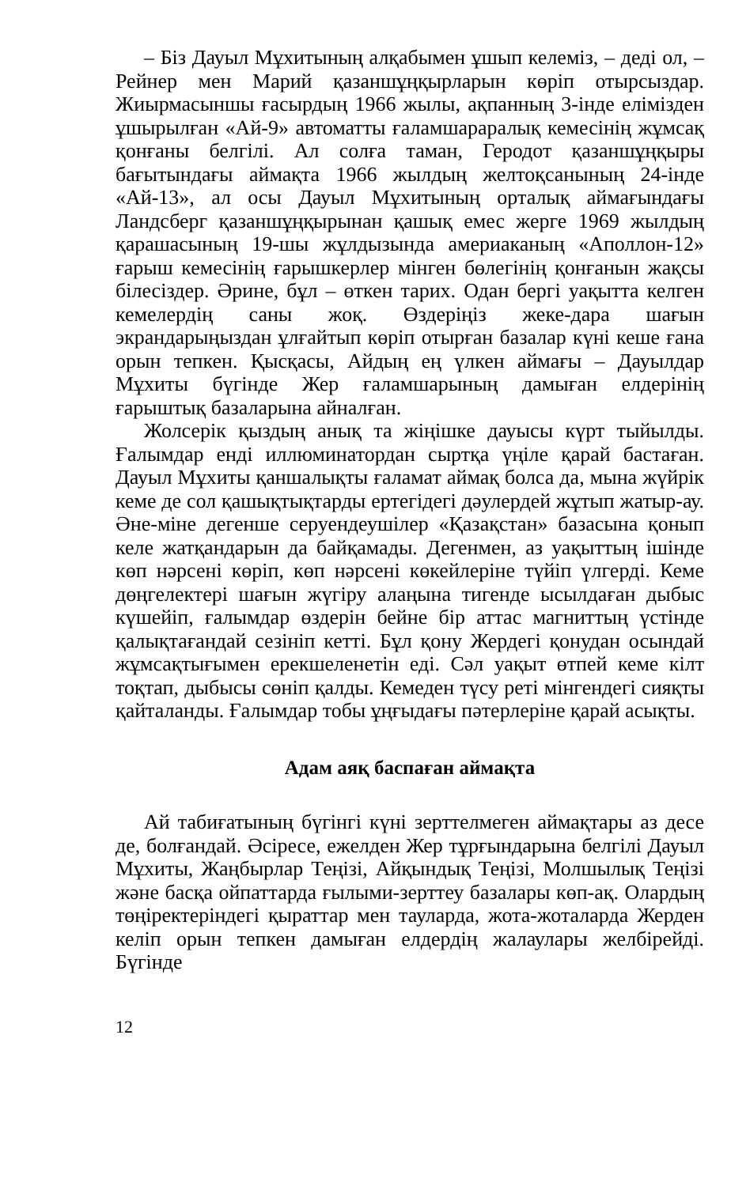– Біз Дауыл Мұхитының алқабымен ұшып келеміз, – деді ол, – Рейнер мен Марий қазаншұңқырларын көріп отырсыздар. Жиырмасыншы ғасырдың 1966 жылы, ақпанның 3-інде елімізден ұшырылған «Ай-9» автоматты ғаламшараралық кемесінің жұмсақ қонғаны белгілі. Ал солға таман, Геродот қазаншұңқыры бағытындағы аймақта 1966 жылдың желтоқсанының 24-інде «Ай-13», ал осы Дауыл Мұхитының орталық аймағындағы Ландсберг қазаншұңқырынан қашық емес жерге 1969 жылдың қарашасының 19-шы жұлдызында амeриаканың «Аполлон-12» ғарыш кемесінің ғарышкерлер мінген бөлегінің қонғанын жақсы білесіздер. Әрине, бұл – өткен тарих. Одан бергі уақытта келген кемелердің саны жоқ. Өздеріңіз жеке-дара шағын экрандарыңыздан ұлғайтып көріп отырған базалар күні кеше ғана орын тепкен. Қысқасы, Айдың ең үлкен аймағы – Дауылдар Мұхиты бүгінде Жер ғаламшарының дамыған елдерінің ғарыштық базаларына айналған.
Жолсерік қыздың анық та жіңішке дауысы күрт тыйылды. Ғалымдар енді иллюминатордан сыртқа үңіле қарай бастаған. Дауыл Мұхиты қаншалықты ғаламат аймақ болса да, мына жүйрік кеме де сол қашықтықтарды ертегідегі дәулердей жұтып жатыр-ау. Әне-міне дегенше серуендеушілер «Қазақстан» базасына қонып келе жатқандарын да байқамады. Дегенмен, аз уақыттың ішінде көп нәрсені көріп, көп нәрсені көкейлеріне түйіп үлгерді. Кеме дөңгелектері шағын жүгіру алаңына тигенде ысылдаған дыбыс күшейіп, ғалымдар өздерін бейне бір аттас магниттың үстінде қалықтағандай сезініп кетті. Бұл қону Жердегі қонудан осындай жұмсақтығымен ерекшеленетін еді. Сәл уақыт өтпей кеме кілт тоқтап, дыбысы сөніп қалды. Кемеден түсу реті мінгендегі сияқты қайталанды. Ғалымдар тобы ұңғыдағы пәтерлеріне қарай асықты.
Адам аяқ баспаған аймақта
Ай табиғатының бүгінгі күні зерттелмеген аймақтары аз десе де, болғандай. Әсіресе, ежелден Жер тұрғындарына белгілі Дауыл Мұхиты, Жаңбырлар Теңізі, Айқындық Теңізі, Молшылық Теңізі және басқа ойпаттарда ғылыми-зерттеу базалары көп-ақ. Олардың төңіректеріндегі қыраттар мен тауларда, жота-жоталарда Жерден келіп орын тепкен дамыған елдердің жалаулары желбірейді. Бүгінде
12